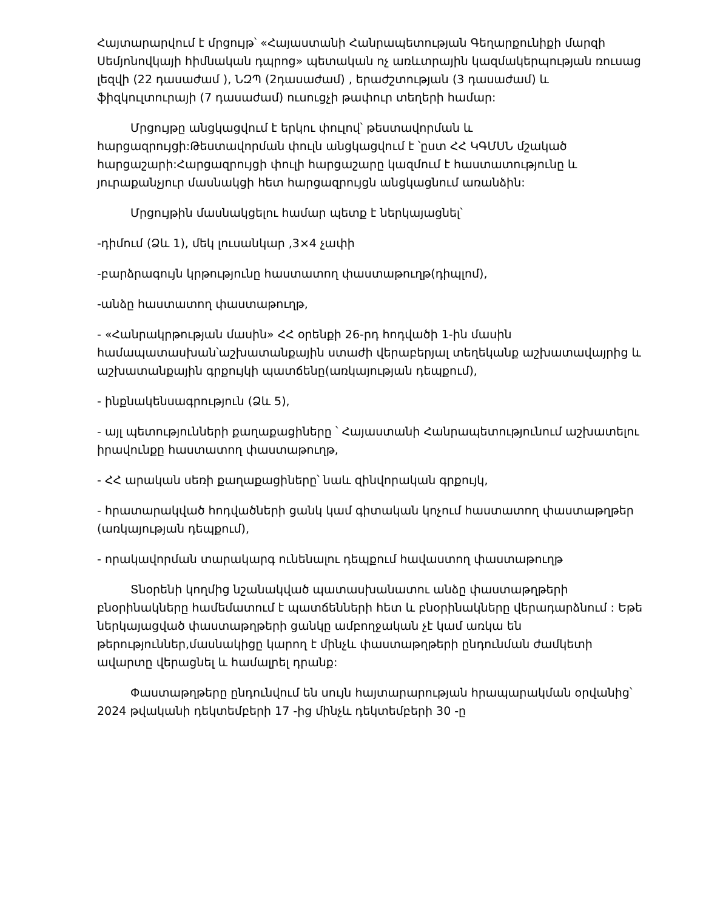Հայտարարվում է մրցույթ՝ «Հայաստանի Հանրապետության Գեղարքունիքի մարզի Սեմյոնովկայի հիմնական դպրոց» պետական ոչ առևտրային կազմակերպության ռուսաց լեզվի (22 դասաժամ ), ՆԶՊ (2դասաժամ) , երաժշտության (3 դասաժամ) և ֆիզկուլտուրայի (7 դասաժամ) ուսուցչի թափուր տեղերի համար:
Մրցույթը անցկացվում է երկու փուլով՝ թեստավորման և հարցազրույցի:Թեստավորման փուլն անցկացվում է ՝ըստ ՀՀ ԿԳՄՍՆ մշակած հարցաշարի:Հարցազրույցի փուլի հարցաշարը կազմում է հաստատությունը և յուրաքանչյուր մասնակցի հետ հարցազրույցն անցկացնում առանձին:
Մրցույթին մասնակցելու համար պետք է ներկայացնել՝
-դիմում (Ձև 1), մեկ լուսանկար ,3×4 չափի
-բարձրագույն կրթությունը հաստատող փաստաթուղթ(դիպլոմ),
-անձը հաստատող փաստաթուղթ,
- «Հանրակրթության մասին» ՀՀ օրենքի 26-րդ հոդվածի 1-ին մասին համապատասխան՝աշխատանքային ստաժի վերաբերյալ տեղեկանք աշխատավայրից և աշխատանքային գրքույկի պատճենը(առկայության դեպքում),
- ինքնակենսագրություն (Ձև 5),
- այլ պետությունների քաղաքացիները ՝ Հայաստանի Հանրապետությունում աշխատելու իրավունքը հաստատող փաստաթուղթ,
- ՀՀ արական սեռի քաղաքացիները՝ նաև զինվորական գրքույկ,
- հրատարակված հոդվածների ցանկ կամ գիտական կոչում հաստատող փաստաթղթեր (առկայության դեպքում),
- որակավորման տարակարգ ունենալու դեպքում հավաստող փաստաթուղթ
Տնօրենի կողմից նշանակված պատասխանատու անձը փաստաթղթերի բնօրինակները համեմատում է պատճենների հետ և բնօրինակները վերադարձնում : Եթե ներկայացված փաստաթղթերի ցանկը ամբողջական չէ կամ առկա են թերություններ,մասնակիցը կարող է մինչև փաստաթղթերի ընդունման ժամկետի ավարտը վերացնել և համալրել դրանք:
Փաստաթղթերը ընդունվում են սույն հայտարարության հրապարակման օրվանից՝ 2024 թվականի դեկտեմբերի 17 -ից մինչև դեկտեմբերի 30 -ը